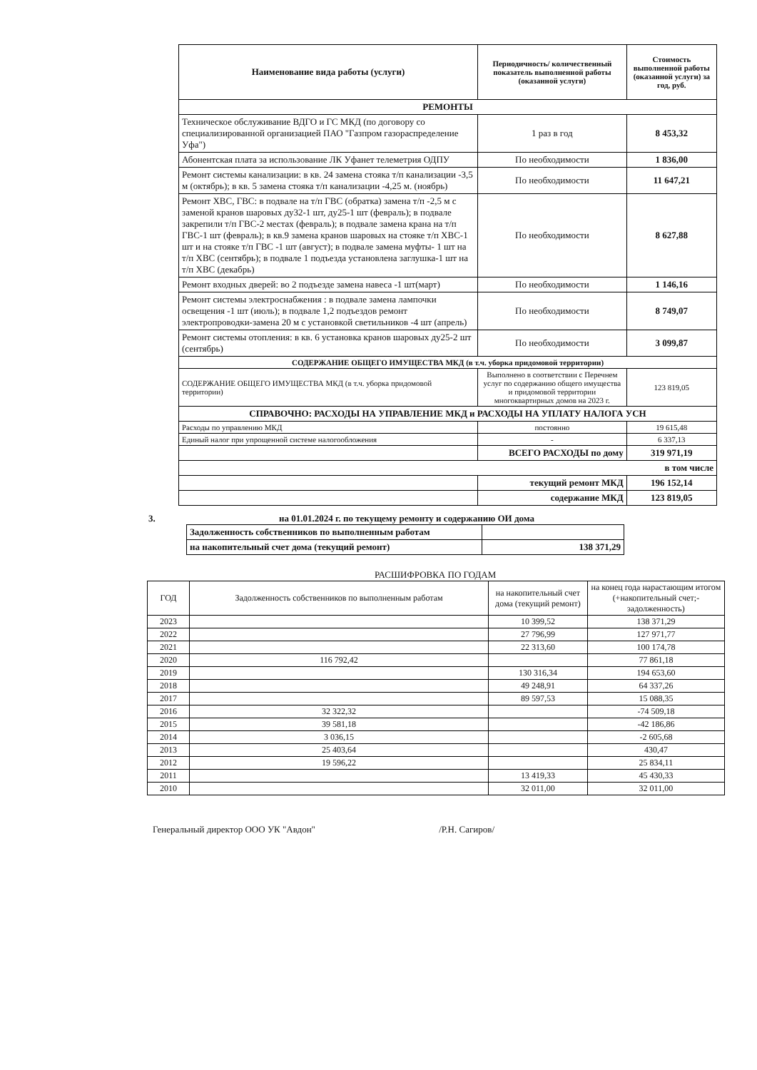| Наименование вида работы (услуги) | Периодичность/ количественный показатель выполненной работы (оказанной услуги) | Стоимость выполненной работы (оказанной услуги) за год, руб. |
| --- | --- | --- |
| РЕМОНТЫ | | |
| Техническое обслуживание ВДГО и ГС МКД (по договору со специализированной организацией ПАО "Газпром газораспределение Уфа") | 1 раз в год | 8 453,32 |
| Абонентская плата за использование ЛК Уфанет телеметрия ОДПУ | По необходимости | 1 836,00 |
| Ремонт системы канализации: в кв. 24 замена стояка т/п канализации -3,5 м (октябрь); в кв. 5 замена стояка т/п канализации -4,25 м. (ноябрь) | По необходимости | 11 647,21 |
| Ремонт ХВС, ГВС: в подвале на т/п ГВС (обратка) замена т/п -2,5 м с заменой кранов шаровых ду32-1 шт, ду25-1 шт (февраль); в подвале закрепили т/п ГВС-2 местах (февраль); в подвале замена крана на т/п ГВС-1 шт (февраль); в кв.9 замена кранов шаровых на стояке т/п ХВС-1 шт и на стояке т/п ГВС -1 шт (август); в подвале замена муфты- 1 шт на т/п ХВС (сентябрь); в подвале 1 подъезда установлена заглушка-1 шт на т/п ХВС (декабрь) | По необходимости | 8 627,88 |
| Ремонт входных дверей: во 2 подъезде замена навеса -1 шт(март) | По необходимости | 1 146,16 |
| Ремонт системы электроснабжения : в подвале замена лампочки освещения -1 шт (июль); в подвале 1,2 подъездов ремонт электропроводки-замена 20 м с установкой светильников -4 шт (апрель) | По необходимости | 8 749,07 |
| Ремонт системы отопления: в кв. 6 установка кранов шаровых ду25-2 шт (сентябрь) | По необходимости | 3 099,87 |
| СОДЕРЖАНИЕ ОБЩЕГО ИМУЩЕСТВА МКД (в т.ч. уборка придомовой территории) | | |
| СОДЕРЖАНИЕ ОБЩЕГО ИМУЩЕСТВА МКД (в т.ч. уборка придомовой территории) | Выполнено в соответствии с Перечнем услуг по содержанию общего имущества и придомовой территории многоквартирных домов на 2023 г. | 123 819,05 |
| СПРАВОЧНО: РАСХОДЫ НА УПРАВЛЕНИЕ МКД и РАСХОДЫ НА УПЛАТУ НАЛОГА УСН | | |
| Расходы по управлению МКД | постоянно | 19 615,48 |
| Единый налог при упрощенной системе налогообложения | - | 6 337,13 |
| | ВСЕГО РАСХОДЫ по дому | 319 971,19 |
| в том числе | | |
| | текущий ремонт МКД | 196 152,14 |
| | содержание МКД | 123 819,05 |
3. на 01.01.2024 г. по текущему ремонту и содержанию ОИ дома
| Задолженность собственников по выполненным работам | |
| на накопительный счет дома (текущий ремонт) | 138 371,29 |
РАСШИФРОВКА ПО ГОДАМ
| ГОД | Задолженность собственников по выполненным работам | на накопительный счет дома (текущий ремонт) | на конец года нарастающим итогом (+накопительный счет;-задолженность) |
| 2023 | | 10 399,52 | 138 371,29 |
| 2022 | | 27 796,99 | 127 971,77 |
| 2021 | | 22 313,60 | 100 174,78 |
| 2020 | 116 792,42 | | 77 861,18 |
| 2019 | | 130 316,34 | 194 653,60 |
| 2018 | | 49 248,91 | 64 337,26 |
| 2017 | | 89 597,53 | 15 088,35 |
| 2016 | 32 322,32 | | -74 509,18 |
| 2015 | 39 581,18 | | -42 186,86 |
| 2014 | 3 036,15 | | -2 605,68 |
| 2013 | 25 403,64 | | 430,47 |
| 2012 | 19 596,22 | | 25 834,11 |
| 2011 | | 13 419,33 | 45 430,33 |
| 2010 | | 32 011,00 | 32 011,00 |
Генеральный директор ООО УК "Авдон" /Р.Н. Сагиров/